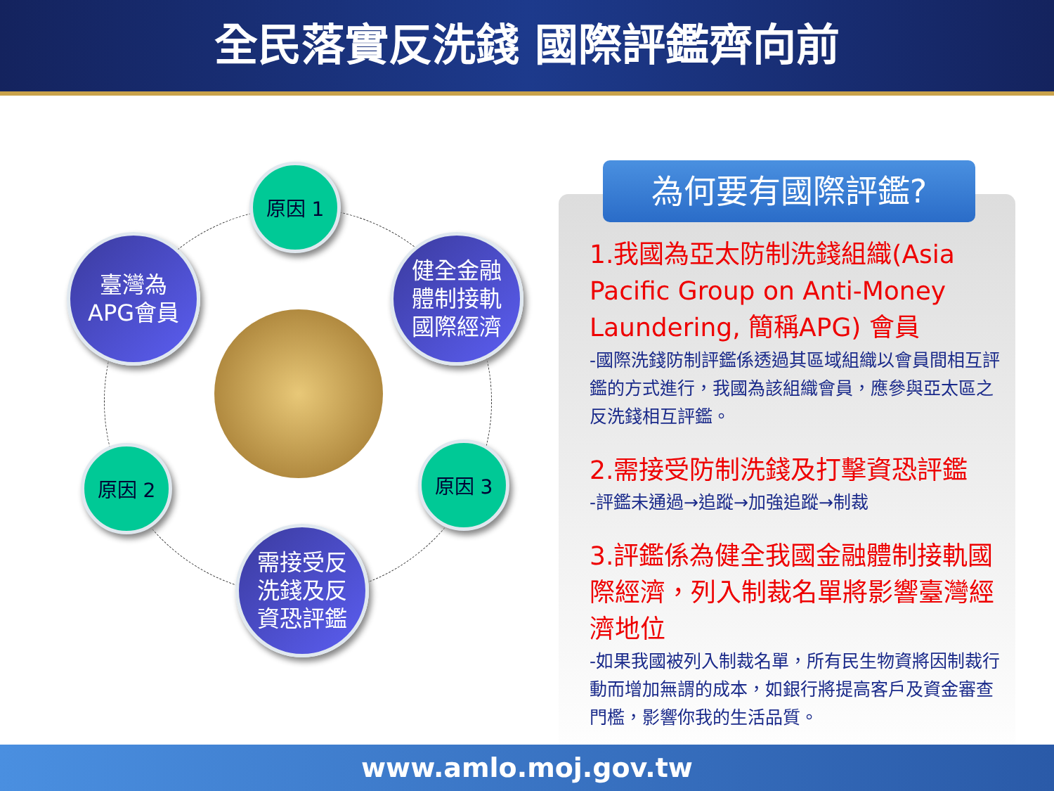全民落實反洗錢 國際評鑑齊向前
原因 1
臺灣為
APG會員
健全金融
體制接軌
國際經濟
原因 2 原因 3
需接受反
洗錢及反
資恐評鑑
為何要有國際評鑑?
1.我國為亞太防制洗錢組織(Asia Pacific Group on Anti-Money Laundering, 簡稱APG) 會員
-國際洗錢防制評鑑係透過其區域組織以會員間相互評鑑的方式進行，我國為該組織會員，應參與亞太區之反洗錢相互評鑑。
2.需接受防制洗錢及打擊資恐評鑑
-評鑑未通過→追蹤→加強追蹤→制裁
3.評鑑係為健全我國金融體制接軌國際經濟，列入制裁名單將影響臺灣經濟地位
-如果我國被列入制裁名單，所有民生物資將因制裁行動而增加無謂的成本，如銀行將提高客戶及資金審查門檻，影響你我的生活品質。
www.amlo.moj.gov.tw